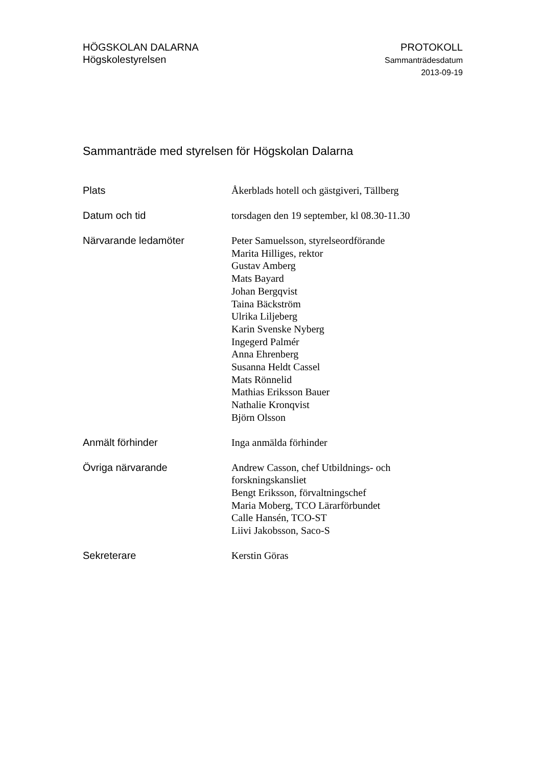HÖGSKOLAN DALARNA
Högskolestyrelsen
PROTOKOLL
Sammanträdesdatum
2013-09-19
Sammanträde med styrelsen för Högskolan Dalarna
Plats
Åkerblads hotell och gästgiveri, Tällberg
Datum och tid
torsdagen den 19 september, kl 08.30-11.30
Närvarande ledamöter
Peter Samuelsson, styrelseordförande
Marita Hilliges, rektor
Gustav Amberg
Mats Bayard
Johan Bergqvist
Taina Bäckström
Ulrika Liljeberg
Karin Svenske Nyberg
Ingegerd Palmér
Anna Ehrenberg
Susanna Heldt Cassel
Mats Rönnelid
Mathias Eriksson Bauer
Nathalie Kronqvist
Björn Olsson
Anmält förhinder
Inga anmälda förhinder
Övriga närvarande
Andrew Casson, chef Utbildnings- och forskningskansliet
Bengt Eriksson, förvaltningschef
Maria Moberg, TCO Lärarförbundet
Calle Hansén, TCO-ST
Liivi Jakobsson, Saco-S
Sekreterare
Kerstin Göras